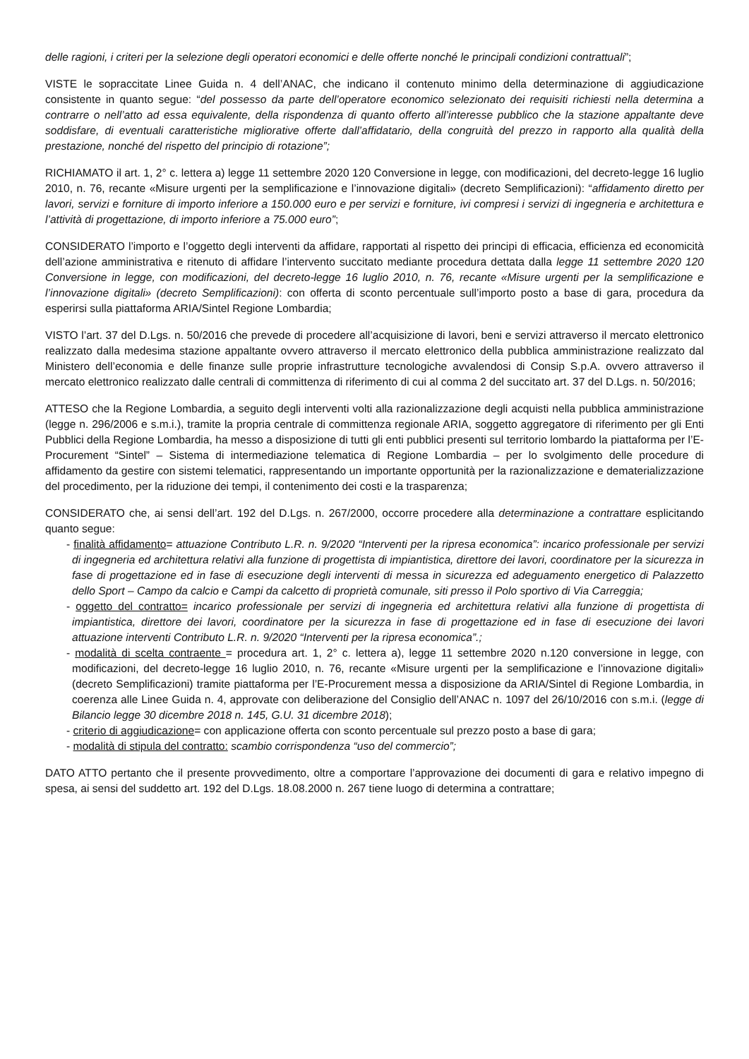delle ragioni, i criteri per la selezione degli operatori economici e delle offerte nonché le principali condizioni contrattuali”;
VISTE le sopraccitate Linee Guida n. 4 dell’ANAC, che indicano il contenuto minimo della determinazione di aggiudicazione consistente in quanto segue: “del possesso da parte dell’operatore economico selezionato dei requisiti richiesti nella determina a contrarre o nell’atto ad essa equivalente, della rispondenza di quanto offerto all’interesse pubblico che la stazione appaltante deve soddisfare, di eventuali caratteristiche migliorative offerte dall’affidatario, della congruità del prezzo in rapporto alla qualità della prestazione, nonché del rispetto del principio di rotazione”;
RICHIAMATO il art. 1, 2° c. lettera a) legge 11 settembre 2020 120 Conversione in legge, con modificazioni, del decreto-legge 16 luglio 2010, n. 76, recante «Misure urgenti per la semplificazione e l’innovazione digitali» (decreto Semplificazioni): “affidamento diretto per lavori, servizi e forniture di importo inferiore a 150.000 euro e per servizi e forniture, ivi compresi i servizi di ingegneria e architettura e l’attività di progettazione, di importo inferiore a 75.000 euro”;
CONSIDERATO l’importo e l’oggetto degli interventi da affidare, rapportati al rispetto dei principi di efficacia, efficienza ed economicità dell’azione amministrativa e ritenuto di affidare l’intervento succitato mediante procedura dettata dalla legge 11 settembre 2020 120 Conversione in legge, con modificazioni, del decreto-legge 16 luglio 2010, n. 76, recante «Misure urgenti per la semplificazione e l’innovazione digitali» (decreto Semplificazioni): con offerta di sconto percentuale sull’importo posto a base di gara, procedura da esperirsi sulla piattaforma ARIA/Sintel Regione Lombardia;
VISTO l’art. 37 del D.Lgs. n. 50/2016 che prevede di procedere all’acquisizione di lavori, beni e servizi attraverso il mercato elettronico realizzato dalla medesima stazione appaltante ovvero attraverso il mercato elettronico della pubblica amministrazione realizzato dal Ministero dell’economia e delle finanze sulle proprie infrastrutture tecnologiche avvalendosi di Consip S.p.A. ovvero attraverso il mercato elettronico realizzato dalle centrali di committenza di riferimento di cui al comma 2 del succitato art. 37 del D.Lgs. n. 50/2016;
ATTESO che la Regione Lombardia, a seguito degli interventi volti alla razionalizzazione degli acquisti nella pubblica amministrazione (legge n. 296/2006 e s.m.i.), tramite la propria centrale di committenza regionale ARIA, soggetto aggregatore di riferimento per gli Enti Pubblici della Regione Lombardia, ha messo a disposizione di tutti gli enti pubblici presenti sul territorio lombardo la piattaforma per l’E-Procurement “Sintel” – Sistema di intermediazione telematica di Regione Lombardia – per lo svolgimento delle procedure di affidamento da gestire con sistemi telematici, rappresentando un importante opportunità per la razionalizzazione e dematerializzazione del procedimento, per la riduzione dei tempi, il contenimento dei costi e la trasparenza;
CONSIDERATO che, ai sensi dell’art. 192 del D.Lgs. n. 267/2000, occorre procedere alla determinazione a contrattare esplicitando quanto segue:
- finalità affidamento= attuazione Contributo L.R. n. 9/2020 “Interventi per la ripresa economica”: incarico professionale per servizi di ingegneria ed architettura relativi alla funzione di progettista di impiantistica, direttore dei lavori, coordinatore per la sicurezza in fase di progettazione ed in fase di esecuzione degli interventi di messa in sicurezza ed adeguamento energetico di Palazzetto dello Sport – Campo da calcio e Campi da calcetto di proprietà comunale, siti presso il Polo sportivo di Via Carreggia;
- oggetto del contratto= incarico professionale per servizi di ingegneria ed architettura relativi alla funzione di progettista di impiantistica, direttore dei lavori, coordinatore per la sicurezza in fase di progettazione ed in fase di esecuzione dei lavori attuazione interventi Contributo L.R. n. 9/2020 “Interventi per la ripresa economica”.;
- modalità di scelta contraente = procedura art. 1, 2° c. lettera a), legge 11 settembre 2020 n.120 conversione in legge, con modificazioni, del decreto-legge 16 luglio 2010, n. 76, recante «Misure urgenti per la semplificazione e l’innovazione digitali» (decreto Semplificazioni) tramite piattaforma per l’E-Procurement messa a disposizione da ARIA/Sintel di Regione Lombardia, in coerenza alle Linee Guida n. 4, approvate con deliberazione del Consiglio dell’ANAC n. 1097 del 26/10/2016 con s.m.i. (legge di Bilancio legge 30 dicembre 2018 n. 145, G.U. 31 dicembre 2018);
- criterio di aggiudicazione= con applicazione offerta con sconto percentuale sul prezzo posto a base di gara;
- modalità di stipula del contratto: scambio corrispondenza “uso del commercio”;
DATO ATTO pertanto che il presente provvedimento, oltre a comportare l’approvazione dei documenti di gara e relativo impegno di spesa, ai sensi del suddetto art. 192 del D.Lgs. 18.08.2000 n. 267 tiene luogo di determina a contrattare;